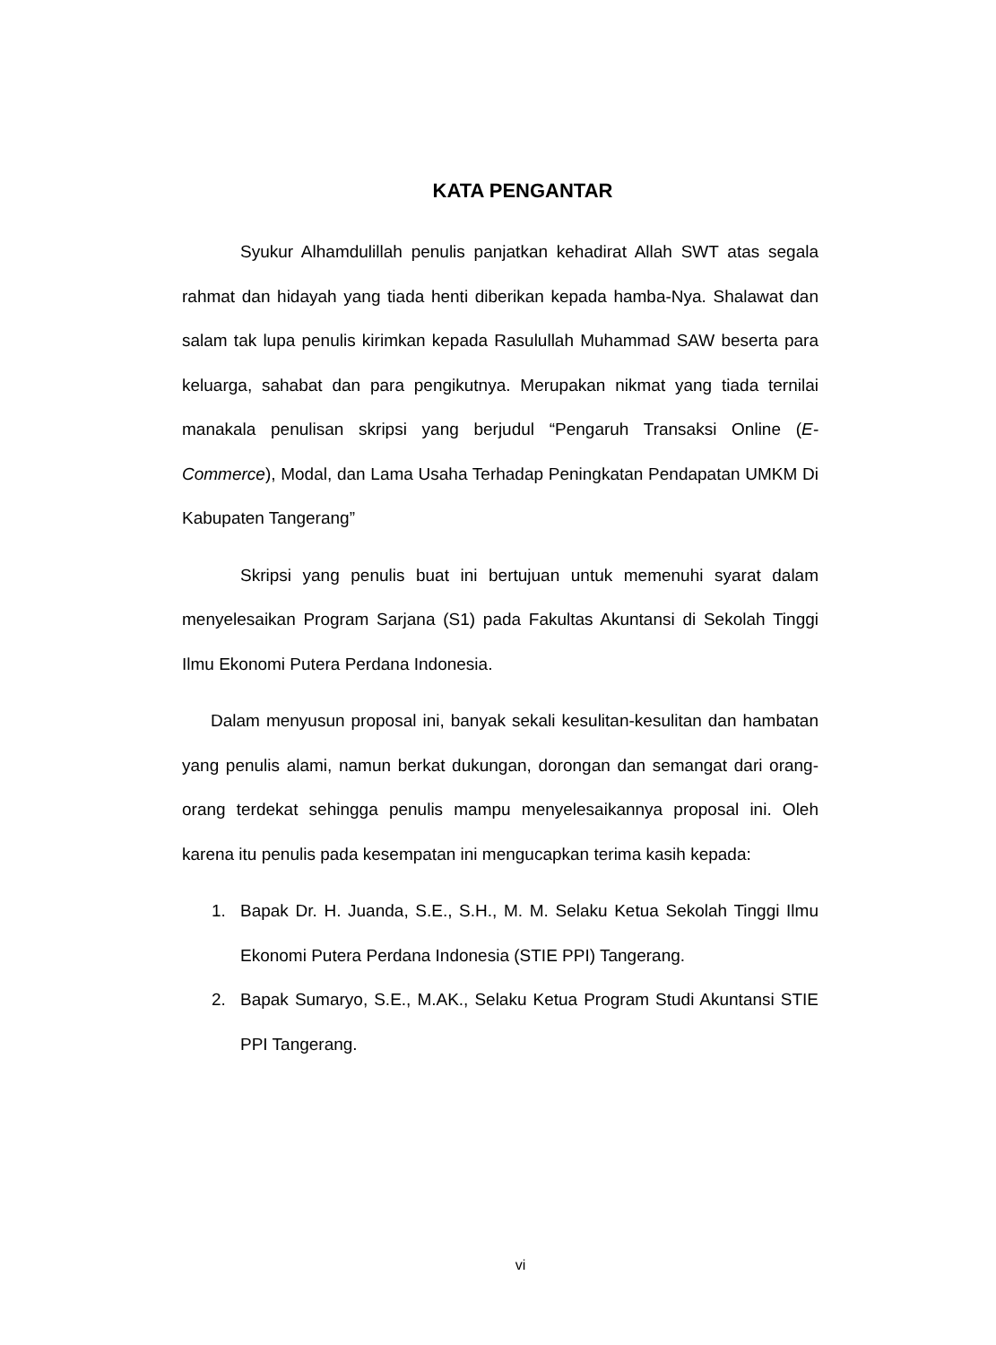KATA PENGANTAR
Syukur Alhamdulillah penulis panjatkan kehadirat Allah SWT atas segala rahmat dan hidayah yang tiada henti diberikan kepada hamba-Nya. Shalawat dan salam tak lupa penulis kirimkan kepada Rasulullah Muhammad SAW beserta para keluarga, sahabat dan para pengikutnya. Merupakan nikmat yang tiada ternilai manakala penulisan skripsi yang berjudul “Pengaruh Transaksi Online (E-Commerce), Modal, dan Lama Usaha Terhadap Peningkatan Pendapatan UMKM Di Kabupaten Tangerang”
Skripsi yang penulis buat ini bertujuan untuk memenuhi syarat dalam menyelesaikan Program Sarjana (S1) pada Fakultas Akuntansi di Sekolah Tinggi Ilmu Ekonomi Putera Perdana Indonesia.
Dalam menyusun proposal ini, banyak sekali kesulitan-kesulitan dan hambatan yang penulis alami, namun berkat dukungan, dorongan dan semangat dari orang-orang terdekat sehingga penulis mampu menyelesaikannya proposal ini. Oleh karena itu penulis pada kesempatan ini mengucapkan terima kasih kepada:
1. Bapak Dr. H. Juanda, S.E., S.H., M. M. Selaku Ketua Sekolah Tinggi Ilmu Ekonomi Putera Perdana Indonesia (STIE PPI) Tangerang.
2. Bapak Sumaryo, S.E., M.AK., Selaku Ketua Program Studi Akuntansi STIE PPI Tangerang.
vi